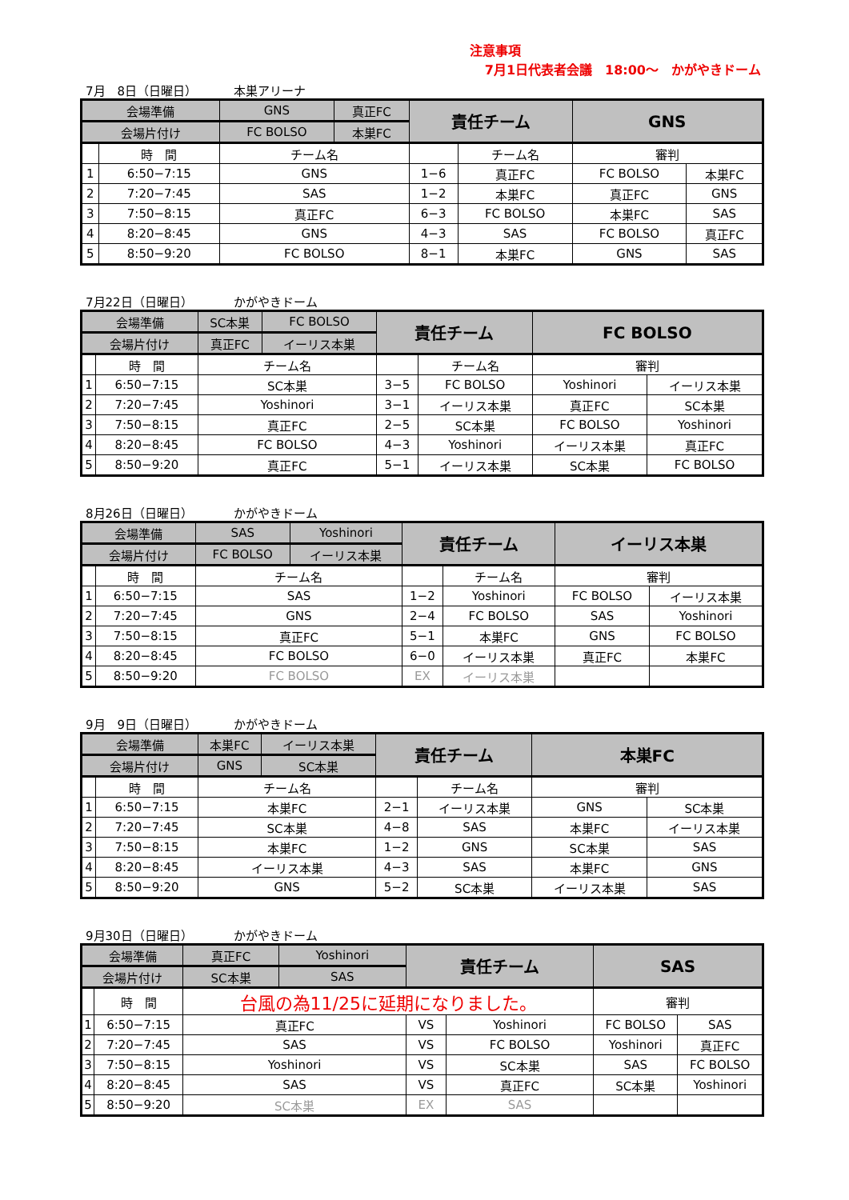注意事項
7月1日代表者会議　18:00～　かがやきドーム
7月　8日（日曜日） 本巣アリーナ
| 会場準備 | | GNS | 真正FC | 責任チーム | | GNS | |
| 会場片付け | | FC BOLSO | 本巣FC | | | | |
| | 時 間 | チーム名 | | | チーム名 | 審判 | |
| 1 | 6:50−7:15 | GNS | | 1−6 | 真正FC | FC BOLSO | 本巣FC |
| 2 | 7:20−7:45 | SAS | | 1−2 | 本巣FC | 真正FC | GNS |
| 3 | 7:50−8:15 | 真正FC | | 6−3 | FC BOLSO | 本巣FC | SAS |
| 4 | 8:20−8:45 | GNS | | 4−3 | SAS | FC BOLSO | 真正FC |
| 5 | 8:50−9:20 | FC BOLSO | | 8−1 | 本巣FC | GNS | SAS |
7月22日（日曜日） かがやきドーム
| 会場準備 | | SC本巣 | FC BOLSO | 責任チーム | | FC BOLSO | |
| 会場片付け | | 真正FC | イーリス本巣 | | | | |
| | 時 間 | チーム名 | | | チーム名 | 審判 | |
| 1 | 6:50−7:15 | SC本巣 | | 3−5 | FC BOLSO | Yoshinori | イーリス本巣 |
| 2 | 7:20−7:45 | Yoshinori | | 3−1 | イーリス本巣 | 真正FC | SC本巣 |
| 3 | 7:50−8:15 | 真正FC | | 2−5 | SC本巣 | FC BOLSO | Yoshinori |
| 4 | 8:20−8:45 | FC BOLSO | | 4−3 | Yoshinori | イーリス本巣 | 真正FC |
| 5 | 8:50−9:20 | 真正FC | | 5−1 | イーリス本巣 | SC本巣 | FC BOLSO |
8月26日（日曜日） かがやきドーム
| 会場準備 | | SAS | Yoshinori | 責任チーム | | イーリス本巣 | |
| 会場片付け | | FC BOLSO | イーリス本巣 | | | | |
| | 時 間 | チーム名 | | | チーム名 | 審判 | |
| 1 | 6:50−7:15 | SAS | | 1−2 | Yoshinori | FC BOLSO | イーリス本巣 |
| 2 | 7:20−7:45 | GNS | | 2−4 | FC BOLSO | SAS | Yoshinori |
| 3 | 7:50−8:15 | 真正FC | | 5−1 | 本巣FC | GNS | FC BOLSO |
| 4 | 8:20−8:45 | FC BOLSO | | 6−0 | イーリス本巣 | 真正FC | 本巣FC |
| 5 | 8:50−9:20 | FC BOLSO | | EX | イーリス本巣 | | |
9月　9日（日曜日） かがやきドーム
| 会場準備 | | 本巣FC | イーリス本巣 | 責任チーム | | 本巣FC | |
| 会場片付け | | GNS | SC本巣 | | | | |
| | 時 間 | チーム名 | | | チーム名 | 審判 | |
| 1 | 6:50−7:15 | 本巣FC | | 2−1 | イーリス本巣 | GNS | SC本巣 |
| 2 | 7:20−7:45 | SC本巣 | | 4−8 | SAS | 本巣FC | イーリス本巣 |
| 3 | 7:50−8:15 | 本巣FC | | 1−2 | GNS | SC本巣 | SAS |
| 4 | 8:20−8:45 | イーリス本巣 | | 4−3 | SAS | 本巣FC | GNS |
| 5 | 8:50−9:20 | GNS | | 5−2 | SC本巣 | イーリス本巣 | SAS |
9月30日（日曜日） かがやきドーム
| 会場準備 | | 真正FC | Yoshinori | 責任チーム | | SAS | |
| 会場片付け | | SC本巣 | SAS | | | | |
| | 時 間 | 台風の為11/25に延期になりました。 | | | | 審判 | |
| 1 | 6:50−7:15 | 真正FC | | VS | Yoshinori | FC BOLSO | SAS |
| 2 | 7:20−7:45 | SAS | | VS | FC BOLSO | Yoshinori | 真正FC |
| 3 | 7:50−8:15 | Yoshinori | | VS | SC本巣 | SAS | FC BOLSO |
| 4 | 8:20−8:45 | SAS | | VS | 真正FC | SC本巣 | Yoshinori |
| 5 | 8:50−9:20 | SC本巣 | | EX | SAS | | |